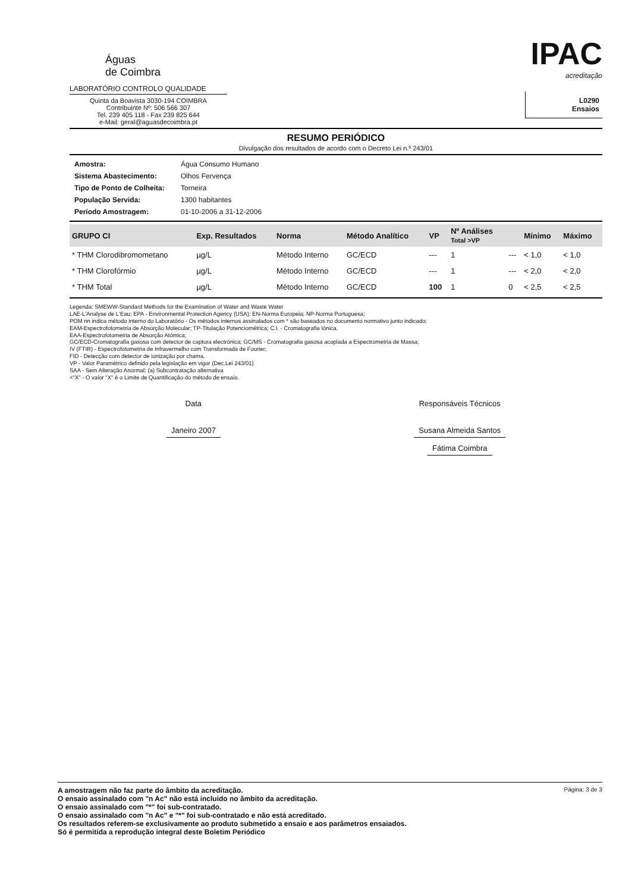Águas
de Coimbra
LABORATÓRIO CONTROLO QUALIDADE
Quinta da Boavista 3030-194 COIMBRA
Contribuinte Nº: 506 566 307
Tel. 239 405 118 - Fax 239 825 644
e-Mail: geral@aguasdecoimbra.pt
IPAC
acreditação
L0290
Ensaios
RESUMO PERIÓDICO
Divulgação dos resultados de acordo com o Decreto Lei n.º 243/01
| Amostra: | Água Consumo Humano |
| Sistema Abastecimento: | Olhos Fervença |
| Tipo de Ponto de Colheita: | Torneira |
| População Servida: | 1300 habitantes |
| Período Amostragem: | 01-10-2006 a 31-12-2006 |
| GRUPO CI | Exp. Resultados | Norma | Método Analítico | VP | Nº Análises Total >VP | | Mínimo | Máximo |
| --- | --- | --- | --- | --- | --- | --- | --- | --- |
| * THM Clorodibromometano | µg/L | Método Interno | GC/ECD | --- | 1 | --- | < 1,0 | < 1,0 |
| * THM Clorofórmio | µg/L | Método Interno | GC/ECD | --- | 1 | --- | < 2,0 | < 2,0 |
| * THM Total | µg/L | Método Interno | GC/ECD | 100 | 1 | 0 | < 2,5 | < 2,5 |
Legenda: SMEWW-Standard Methods for the Examination of Water and Waste Water
LAE-L'Analyse de L'Eau; EPA - Environmental Protection Agency (USA); EN-Norma Europeia; NP-Norma Portuguesa;
POM nn indica método interno do Laboratório - Os métodos internos assinalados com * são baseados no documento normativo junto indicado;
EAM-Espectrofotometria de Absorção Molecular; TP-Titulação Potenciométrica; C.I. - Cromatografia Iónica.
EAA-Espectrofotometria de Absorção Atómica;
GC/ECD-Cromatografia gasosa com detector de captura electrónica; GC/MS - Cromatografia gasosa acoplada a Espectrometria de Massa;
IV (FTIR) - Espectrofotometria de Infravermelho com Transformada de Fourier;
FID - Detecção com detector de ionização por chama.
VP - Valor Paramétrico definido pela legislação em vigor (Dec.Lei 243/01)
SAA - Sem Alteração Anormal; (a) Subcontratação alternativa
<"X" - O valor "X" é o Limite de Quantificação do método de ensaio.
Data
Janeiro 2007
Responsáveis Técnicos
Susana Almeida Santos
Fátima Coimbra
A amostragem não faz parte do âmbito da acreditação.
O ensaio assinalado com "n Ac" não está incluido no âmbito da acreditação.
O ensaio assinalado com "*" foi sub-contratado.
O ensaio assinalado com "n Ac" e "*" foi sub-contratado e não está acreditado.
Os resultados referem-se exclusivamente ao produto submetido a ensaio e aos parâmetros ensaiados.
Só é permitida a reprodução integral deste Boletim Periódico
Página: 3 de 3